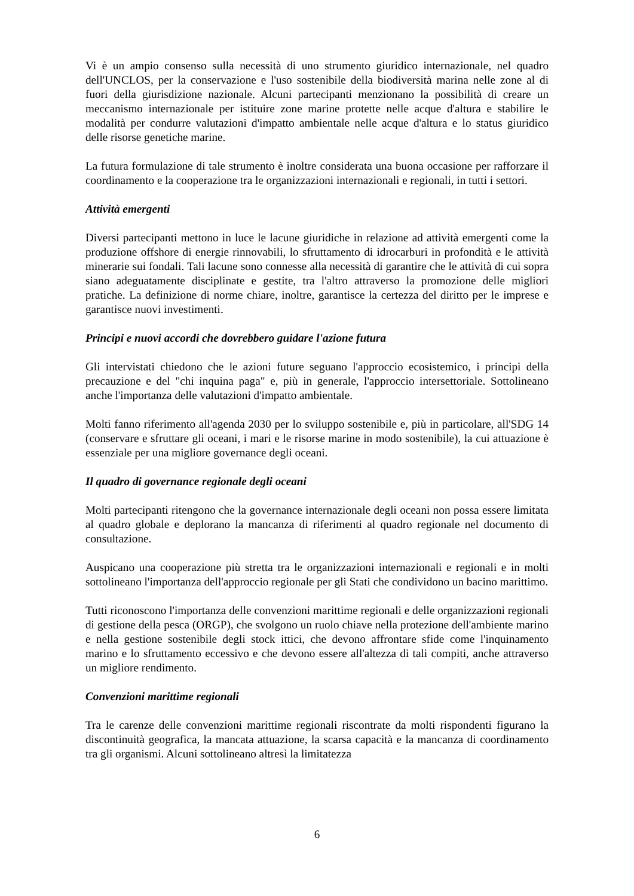Vi è un ampio consenso sulla necessità di uno strumento giuridico internazionale, nel quadro dell'UNCLOS, per la conservazione e l'uso sostenibile della biodiversità marina nelle zone al di fuori della giurisdizione nazionale. Alcuni partecipanti menzionano la possibilità di creare un meccanismo internazionale per istituire zone marine protette nelle acque d'altura e stabilire le modalità per condurre valutazioni d'impatto ambientale nelle acque d'altura e lo status giuridico delle risorse genetiche marine.
La futura formulazione di tale strumento è inoltre considerata una buona occasione per rafforzare il coordinamento e la cooperazione tra le organizzazioni internazionali e regionali, in tutti i settori.
Attività emergenti
Diversi partecipanti mettono in luce le lacune giuridiche in relazione ad attività emergenti come la produzione offshore di energie rinnovabili, lo sfruttamento di idrocarburi in profondità e le attività minerarie sui fondali. Tali lacune sono connesse alla necessità di garantire che le attività di cui sopra siano adeguatamente disciplinate e gestite, tra l'altro attraverso la promozione delle migliori pratiche. La definizione di norme chiare, inoltre, garantisce la certezza del diritto per le imprese e garantisce nuovi investimenti.
Principi e nuovi accordi che dovrebbero guidare l'azione futura
Gli intervistati chiedono che le azioni future seguano l'approccio ecosistemico, i principi della precauzione e del "chi inquina paga" e, più in generale, l'approccio intersettoriale. Sottolineano anche l'importanza delle valutazioni d'impatto ambientale.
Molti fanno riferimento all'agenda 2030 per lo sviluppo sostenibile e, più in particolare, all'SDG 14 (conservare e sfruttare gli oceani, i mari e le risorse marine in modo sostenibile), la cui attuazione è essenziale per una migliore governance degli oceani.
Il quadro di governance regionale degli oceani
Molti partecipanti ritengono che la governance internazionale degli oceani non possa essere limitata al quadro globale e deplorano la mancanza di riferimenti al quadro regionale nel documento di consultazione.
Auspicano una cooperazione più stretta tra le organizzazioni internazionali e regionali e in molti sottolineano l'importanza dell'approccio regionale per gli Stati che condividono un bacino marittimo.
Tutti riconoscono l'importanza delle convenzioni marittime regionali e delle organizzazioni regionali di gestione della pesca (ORGP), che svolgono un ruolo chiave nella protezione dell'ambiente marino e nella gestione sostenibile degli stock ittici, che devono affrontare sfide come l'inquinamento marino e lo sfruttamento eccessivo e che devono essere all'altezza di tali compiti, anche attraverso un migliore rendimento.
Convenzioni marittime regionali
Tra le carenze delle convenzioni marittime regionali riscontrate da molti rispondenti figurano la discontinuità geografica, la mancata attuazione, la scarsa capacità e la mancanza di coordinamento tra gli organismi. Alcuni sottolineano altresì la limitatezza
6